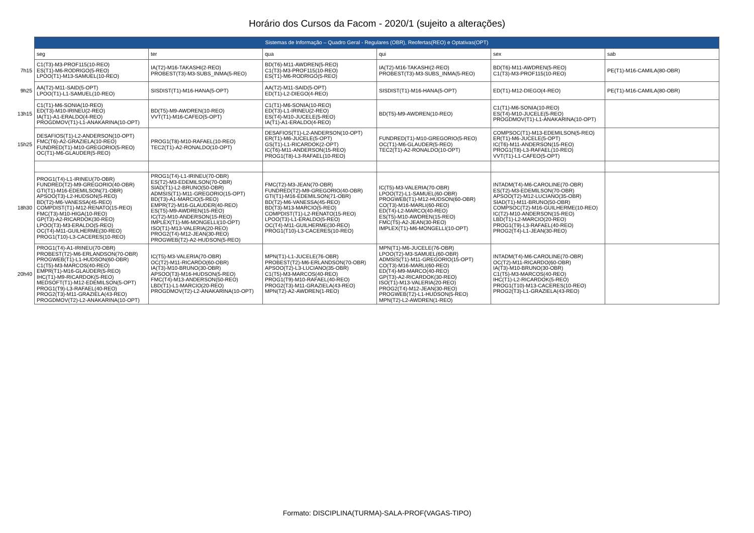Horário dos Cursos da Facom - 2020/1 (sujeito a alterações)
| | Sistemas de Informação – Quadro Geral - Regulares (OBR), Reofertas(REO) e Optativas(OPT) | | | | | |
| | seg | ter | qua | qui | sex | sab |
| 7h15 | C1(T3)-M3-PROF115(10-REO) ES(T1)-M6-RODRIGO(5-REO) LPOO(T1)-M13-SAMUEL(10-REO) | IA(T2)-M16-TAKASHI(2-REO) PROBEST(T3)-M3-SUBS_INMA(5-REO) | BD(T6)-M11-AWDREN(5-REO) C1(T3)-M3-PROF115(10-REO) ES(T1)-M6-RODRIGO(5-REO) | IA(T2)-M16-TAKASHI(2-REO) PROBEST(T3)-M3-SUBS_INMA(5-REO) | BD(T6)-M11-AWDREN(5-REO) C1(T3)-M3-PROF115(10-REO) | PE(T1)-M16-CAMILA(80-OBR) |
| 9h25 | AA(T2)-M11-SAID(5-OPT) LPOO(T1)-L1-SAMUEL(10-REO) | SISDIST(T1)-M16-HANA(5-OPT) | AA(T2)-M11-SAID(5-OPT) ED(T1)-L2-DIEGO(4-REO) | SISDIST(T1)-M16-HANA(5-OPT) | ED(T1)-M12-DIEGO(4-REO) | PE(T1)-M16-CAMILA(80-OBR) |
| 13h15 | C1(T1)-M6-SONIA(10-REO) ED(T3)-M10-IRINEU(2-REO) IA(T1)-A1-ERALDO(4-REO) PROGDMOV(T1)-L1-ANAKARINA(10-OPT) | BD(T5)-M9-AWDREN(10-REO) VVT(T1)-M16-CAFEO(5-OPT) | C1(T1)-M6-SONIA(10-REO) ED(T3)-L1-IRINEU(2-REO) ES(T4)-M10-JUCELE(5-REO) IA(T1)-A1-ERALDO(4-REO) | BD(T5)-M9-AWDREN(10-REO) | C1(T1)-M6-SONIA(10-REO) ES(T4)-M10-JUCELE(5-REO) PROGDMOV(T1)-L1-ANAKARINA(10-OPT) | |
| 15h25 | DESAFIOS(T1)-L2-ANDERSON(10-OPT) FMC(T6)-A2-GRAZIELA(10-REO) FUNDRED(T1)-M10-GREGORIO(5-REO) OC(T1)-M6-GLAUDER(5-REO) | PROG1(T8)-M10-RAFAEL(10-REO) TEC2(T1)-A2-RONALDO(10-OPT) | DESAFIOS(T1)-L2-ANDERSON(10-OPT) ER(T1)-M6-JUCELE(5-OPT) GS(T1)-L1-RICARDOK(2-OPT) IC(T6)-M11-ANDERSON(15-REO) PROG1(T8)-L3-RAFAEL(10-REO) | FUNDRED(T1)-M10-GREGORIO(5-REO) OC(T1)-M6-GLAUDER(5-REO) TEC2(T1)-A2-RONALDO(10-OPT) | COMPSOC(T1)-M13-EDEMILSON(5-REO) ER(T1)-M6-JUCELE(5-OPT) IC(T6)-M11-ANDERSON(15-REO) PROG1(T8)-L3-RAFAEL(10-REO) VVT(T1)-L1-CAFEO(5-OPT) | |
| 18h30 | PROG1(T4)-L1-IRINEU(70-OBR) FUNDRED(T2)-M9-GREGORIO(40-OBR) GTI(T1)-M16-EDEMILSON(71-OBR) APSOO(T3)-L2-HUDSON(5-REO) BD(T2)-M6-VANESSA(45-REO) COMPDIST(T1)-M12-RENATO(15-REO) FMC(T3)-M10-HIGA(10-REO) GP(T3)-A2-RICARDOK(30-REO) LPOO(T3)-M3-ERALDO(5-REO) OC(T4)-M11-GUILHERME(30-REO) PROG1(T10)-L3-CACERES(10-REO) | PROG1(T4)-L1-IRINEU(70-OBR) ES(T2)-M3-EDEMILSON(70-OBR) SIAD(T1)-L2-BRUNO(50-OBR) ADMSIS(T1)-M11-GREGORIO(15-OPT) BD(T3)-A1-MARCIO(5-REO) EMPR(T2)-M16-GLAUDER(40-REO) ES(T5)-M9-AWDREN(15-REO) IC(T2)-M10-ANDERSON(15-REO) IMPLEX(T1)-M6-MONGELLI(10-OPT) ISO(T1)-M13-VALERIA(20-REO) PROG2(T4)-M12-JEAN(30-REO) PROGWEB(T2)-A2-HUDSON(5-REO) | FMC(T2)-M3-JEAN(70-OBR) FUNDRED(T2)-M9-GREGORIO(40-OBR) GTI(T1)-M16-EDEMILSON(71-OBR) BD(T2)-M6-VANESSA(45-REO) BD(T3)-M13-MARCIO(5-REO) COMPDIST(T1)-L2-RENATO(15-REO) LPOO(T3)-L1-ERALDO(5-REO) OC(T4)-M11-GUILHERME(30-REO) PROG1(T10)-L3-CACERES(10-REO) | IC(T5)-M3-VALERIA(70-OBR) LPOO(T2)-L1-SAMUEL(60-OBR) PROGWEB(T1)-M12-HUDSON(60-OBR) CO(T3)-M16-MARLI(60-REO) ED(T4)-L2-MARCO(40-REO) ES(T5)-M10-AWDREN(15-REO) FMC(T5)-A2-JEAN(30-REO) IMPLEX(T1)-M6-MONGELLI(10-OPT) | INTADM(T4)-M6-CAROLINE(70-OBR) ES(T2)-M3-EDEMILSON(70-OBR) APSOO(T2)-M12-LUCIANO(35-OBR) SIAD(T1)-M11-BRUNO(50-OBR) COMPSOC(T2)-M16-GUILHERME(10-REO) IC(T2)-M10-ANDERSON(15-REO) LBD(T1)-L2-MARCIO(20-REO) PROG1(T9)-L3-RAFAEL(40-REO) PROG2(T4)-L1-JEAN(30-REO) | |
| 20h40 | PROG1(T4)-A1-IRINEU(70-OBR) PROBEST(T2)-M6-ERLANDSON(70-OBR) PROGWEB(T1)-L1-HUDSON(60-OBR) C1(T5)-M3-MARCOS(40-REO) EMPR(T1)-M16-GLAUDER(5-REO) IHC(T1)-M9-RICARDOK(5-REO) MEDSOFT(T1)-M12-EDEMILSON(5-OPT) PROG1(T9)-L3-RAFAEL(40-REO) PROG2(T3)-M11-GRAZIELA(43-REO) PROGDMOV(T2)-L2-ANAKARINA(10-OPT) | IC(T5)-M3-VALERIA(70-OBR) OC(T2)-M11-RICARDO(60-OBR) IA(T3)-M10-BRUNO(30-OBR) APSOO(T3)-M16-HUDSON(5-REO) FMC(T4)-M13-ANDERSON(50-REO) LBD(T1)-L1-MARCIO(20-REO) PROGDMOV(T2)-L2-ANAKARINA(10-OPT) | MPN(T1)-L1-JUCELE(76-OBR) PROBEST(T2)-M6-ERLANDSON(70-OBR) APSOO(T2)-L3-LUCIANO(35-OBR) C1(T5)-M3-MARCOS(40-REO) PROG1(T9)-M10-RAFAEL(40-REO) PROG2(T3)-M11-GRAZIELA(43-REO) MPN(T2)-A2-AWDREN(1-REO) | MPN(T1)-M6-JUCELE(76-OBR) LPOO(T2)-M3-SAMUEL(60-OBR) ADMSIS(T1)-M11-GREGORIO(15-OPT) CO(T3)-M16-MARLI(60-REO) ED(T4)-M9-MARCO(40-REO) GP(T3)-A2-RICARDOK(30-REO) ISO(T1)-M13-VALERIA(20-REO) PROG2(T4)-M12-JEAN(30-REO) PROGWEB(T2)-L1-HUDSON(5-REO) MPN(T2)-L2-AWDREN(1-REO) | INTADM(T4)-M6-CAROLINE(70-OBR) OC(T2)-M11-RICARDO(60-OBR) IA(T3)-M10-BRUNO(30-OBR) C1(T5)-M3-MARCOS(40-REO) IHC(T1)-L2-RICARDOK(5-REO) PROG1(T10)-M13-CACERES(10-REO) PROG2(T3)-L1-GRAZIELA(43-REO) | |
Formato: DISCIPLINA(TURMA)-SALA-PROF(VAGAS-TIPO)